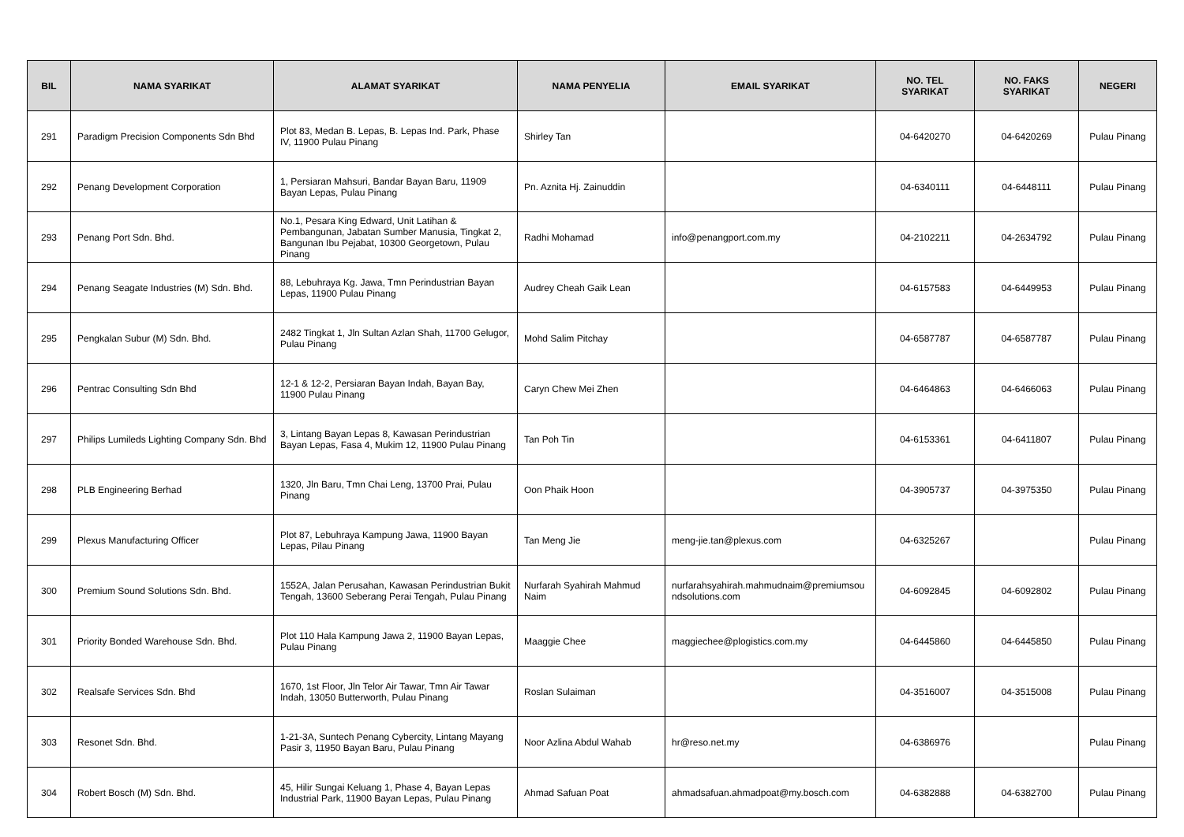| BIL | NAMA SYARIKAT | ALAMAT SYARIKAT | NAMA PENYELIA | EMAIL SYARIKAT | NO. TEL SYARIKAT | NO. FAKS SYARIKAT | NEGERI |
| --- | --- | --- | --- | --- | --- | --- | --- |
| 291 | Paradigm Precision Components Sdn Bhd | Plot 83, Medan B. Lepas, B. Lepas Ind. Park, Phase IV, 11900 Pulau Pinang | Shirley Tan | | 04-6420270 | 04-6420269 | Pulau Pinang |
| 292 | Penang Development Corporation | 1, Persiaran Mahsuri, Bandar Bayan Baru, 11909 Bayan Lepas, Pulau Pinang | Pn. Aznita Hj. Zainuddin | | 04-6340111 | 04-6448111 | Pulau Pinang |
| 293 | Penang Port Sdn. Bhd. | No.1, Pesara King Edward, Unit Latihan & Pembangunan, Jabatan Sumber Manusia, Tingkat 2, Bangunan Ibu Pejabat, 10300 Georgetown, Pulau Pinang | Radhi Mohamad | info@penangport.com.my | 04-2102211 | 04-2634792 | Pulau Pinang |
| 294 | Penang Seagate Industries (M) Sdn. Bhd. | 88, Lebuhraya Kg. Jawa, Tmn Perindustrian Bayan Lepas, 11900 Pulau Pinang | Audrey Cheah Gaik Lean | | 04-6157583 | 04-6449953 | Pulau Pinang |
| 295 | Pengkalan Subur (M) Sdn. Bhd. | 2482 Tingkat 1, Jln Sultan Azlan Shah, 11700 Gelugor, Pulau Pinang | Mohd Salim Pitchay | | 04-6587787 | 04-6587787 | Pulau Pinang |
| 296 | Pentrac Consulting Sdn Bhd | 12-1 & 12-2, Persiaran Bayan Indah, Bayan Bay, 11900 Pulau Pinang | Caryn Chew Mei Zhen | | 04-6464863 | 04-6466063 | Pulau Pinang |
| 297 | Philips Lumileds Lighting Company Sdn. Bhd | 3, Lintang Bayan Lepas 8, Kawasan Perindustrian Bayan Lepas, Fasa 4, Mukim 12, 11900 Pulau Pinang | Tan Poh Tin | | 04-6153361 | 04-6411807 | Pulau Pinang |
| 298 | PLB Engineering Berhad | 1320, Jln Baru, Tmn Chai Leng, 13700 Prai, Pulau Pinang | Oon Phaik Hoon | | 04-3905737 | 04-3975350 | Pulau Pinang |
| 299 | Plexus Manufacturing Officer | Plot 87, Lebuhraya Kampung Jawa, 11900 Bayan Lepas, Pilau Pinang | Tan Meng Jie | meng-jie.tan@plexus.com | 04-6325267 | | Pulau Pinang |
| 300 | Premium Sound Solutions Sdn. Bhd. | 1552A, Jalan Perusahan, Kawasan Perindustrian Bukit Tengah, 13600 Seberang Perai Tengah, Pulau Pinang | Nurfarah Syahirah Mahmud Naim | nurfarahsyahirah.mahmudnaim@premiumsou ndsolutions.com | 04-6092845 | 04-6092802 | Pulau Pinang |
| 301 | Priority Bonded Warehouse Sdn. Bhd. | Plot 110 Hala Kampung Jawa 2, 11900 Bayan Lepas, Pulau Pinang | Maaggie Chee | maggiechee@plogistics.com.my | 04-6445860 | 04-6445850 | Pulau Pinang |
| 302 | Realsafe Services Sdn. Bhd | 1670, 1st Floor, Jln Telor Air Tawar, Tmn Air Tawar Indah, 13050 Butterworth, Pulau Pinang | Roslan Sulaiman | | 04-3516007 | 04-3515008 | Pulau Pinang |
| 303 | Resonet Sdn. Bhd. | 1-21-3A, Suntech Penang Cybercity, Lintang Mayang Pasir 3, 11950 Bayan Baru, Pulau Pinang | Noor Azlina Abdul Wahab | hr@reso.net.my | 04-6386976 | | Pulau Pinang |
| 304 | Robert Bosch (M) Sdn. Bhd. | 45, Hilir Sungai Keluang 1, Phase 4, Bayan Lepas Industrial Park, 11900 Bayan Lepas, Pulau Pinang | Ahmad Safuan Poat | ahmadsafuan.ahmadpoat@my.bosch.com | 04-6382888 | 04-6382700 | Pulau Pinang |